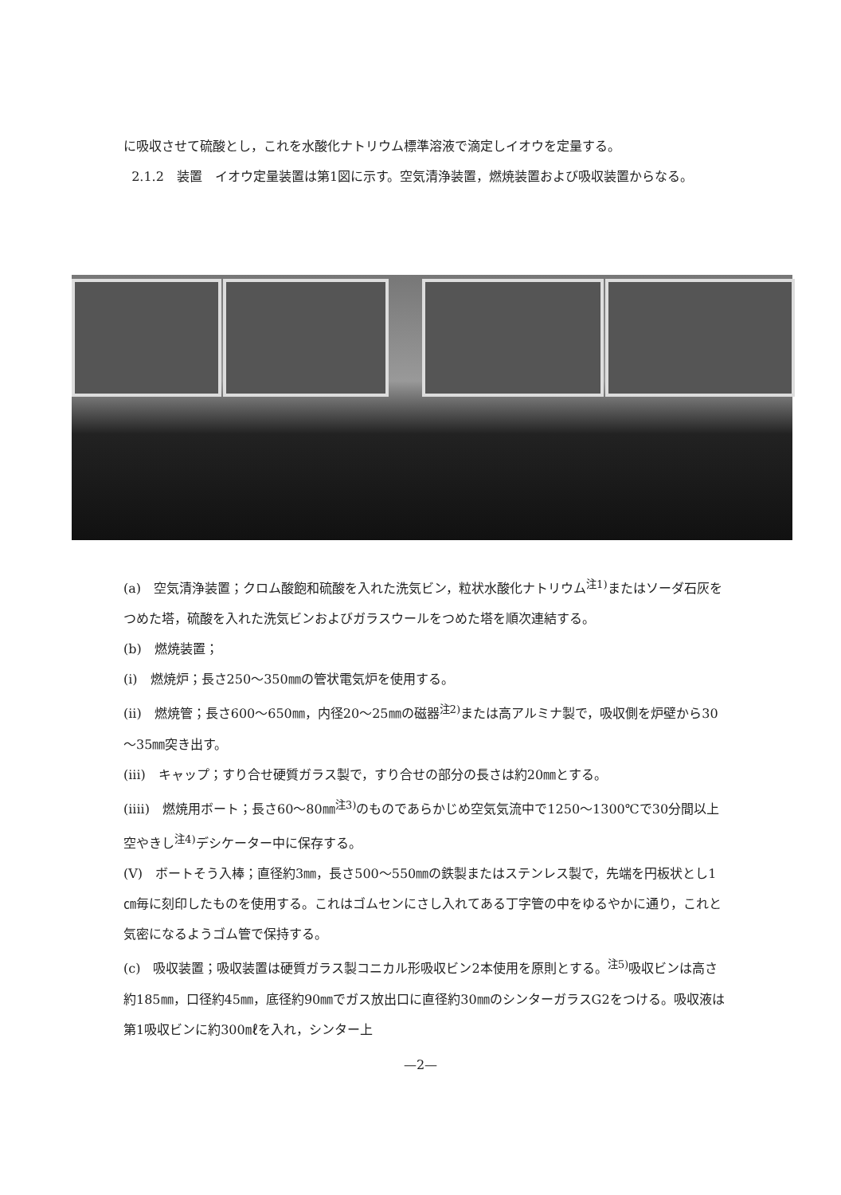に吸収させて硫酸とし，これを水酸化ナトリウム標準溶液で滴定しイオウを定量する。
2.1.2　装置　イオウ定量装置は第1図に示す。空気清浄装置，燃焼装置および吸収装置からなる。
(a)　空気清浄装置；クロム酸飽和硫酸を入れた洗気ビン，粒状水酸化ナトリウム<sup>注1)</sup>またはソーダ石灰をつめた塔，硫酸を入れた洗気ビンおよびガラスウールをつめた塔を順次連結する。
(b)　燃焼装置；
(i)　燃焼炉；長さ250～350㎜の管状電気炉を使用する。
(ii)　燃焼管；長さ600～650㎜，内径20～25㎜の磁器<sup>注2)</sup>または高アルミナ製で，吸収側を炉壁から30～35㎜突き出す。
(iii)　キャップ；すり合せ硬質ガラス製で，すり合せの部分の長さは約20㎜とする。
(iiii)　燃焼用ボート；長さ60～80㎜<sup>注3)</sup>のものであらかじめ空気気流中で1250～1300℃で30分間以上空やきし<sup>注4)</sup>デシケーター中に保存する。
(V)　ボートそう入棒；直径約3㎜，長さ500～550㎜の鉄製またはステンレス製で，先端を円板状とし1㎝毎に刻印したものを使用する。これはゴムセンにさし入れてある丁字管の中をゆるやかに通り，これと気密になるようゴム管で保持する。
(c)　吸収装置；吸収装置は硬質ガラス製コニカル形吸収ビン2本使用を原則とする。<sup>注5)</sup>吸収ビンは高さ約185㎜，口径約45㎜，底径約90㎜でガス放出口に直径約30㎜のシンターガラスG2をつける。吸収液は第1吸収ビンに約300㎖を入れ，シンター上
—2—